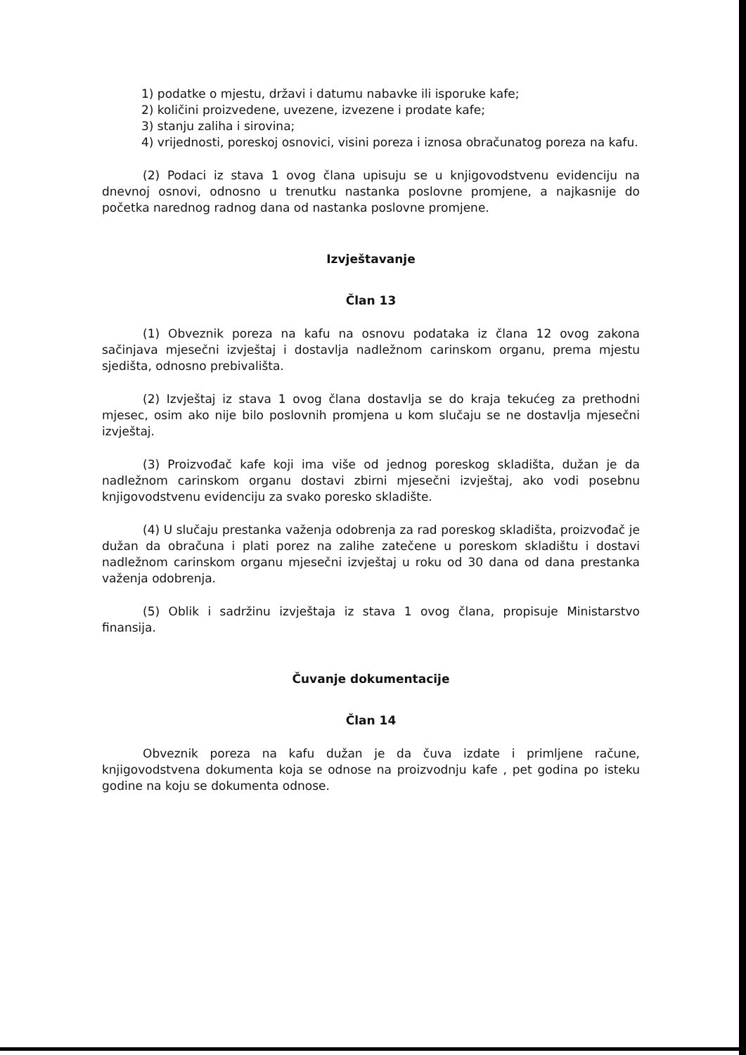1) podatke o mjestu, državi i datumu nabavke ili isporuke kafe;
2) količini proizvedene, uvezene, izvezene i prodate kafe;
3) stanju zaliha i sirovina;
4) vrijednosti, poreskoj osnovici, visini poreza i iznosa obračunatog poreza na kafu.
(2) Podaci iz stava 1 ovog člana upisuju se u knjigovodstvenu evidenciju na dnevnoj osnovi, odnosno u trenutku nastanka poslovne promjene, a najkasnije do početka narednog radnog dana od nastanka poslovne promjene.
Izvještavanje
Član 13
(1) Obveznik poreza na kafu na osnovu podataka iz člana 12 ovog zakona sačinjava mjesečni izvještaj i dostavlja nadležnom carinskom organu, prema mjestu sjedišta, odnosno prebivališta.
(2) Izvještaj iz stava 1 ovog člana dostavlja se do kraja tekućeg za prethodni mjesec, osim ako nije bilo poslovnih promjena u kom slučaju se ne dostavlja mjesečni izvještaj.
(3) Proizvođač kafe koji ima više od jednog poreskog skladišta, dužan je da nadležnom carinskom organu dostavi zbirni mjesečni izvještaj, ako vodi posebnu knjigovodstvenu evidenciju za svako poresko skladište.
(4) U slučaju prestanka važenja odobrenja za rad poreskog skladišta, proizvođač je dužan da obračuna i plati porez na zalihe zatečene u poreskom skladištu i dostavi nadležnom carinskom organu mjesečni izvještaj u roku od 30 dana od dana prestanka važenja odobrenja.
(5) Oblik i sadržinu izvještaja iz stava 1 ovog člana, propisuje Ministarstvo finansija.
Čuvanje dokumentacije
Član 14
Obveznik poreza na kafu dužan je da čuva izdate i primljene račune, knjigovodstvena dokumenta koja se odnose na proizvodnju kafe , pet godina po isteku godine na koju se dokumenta odnose.